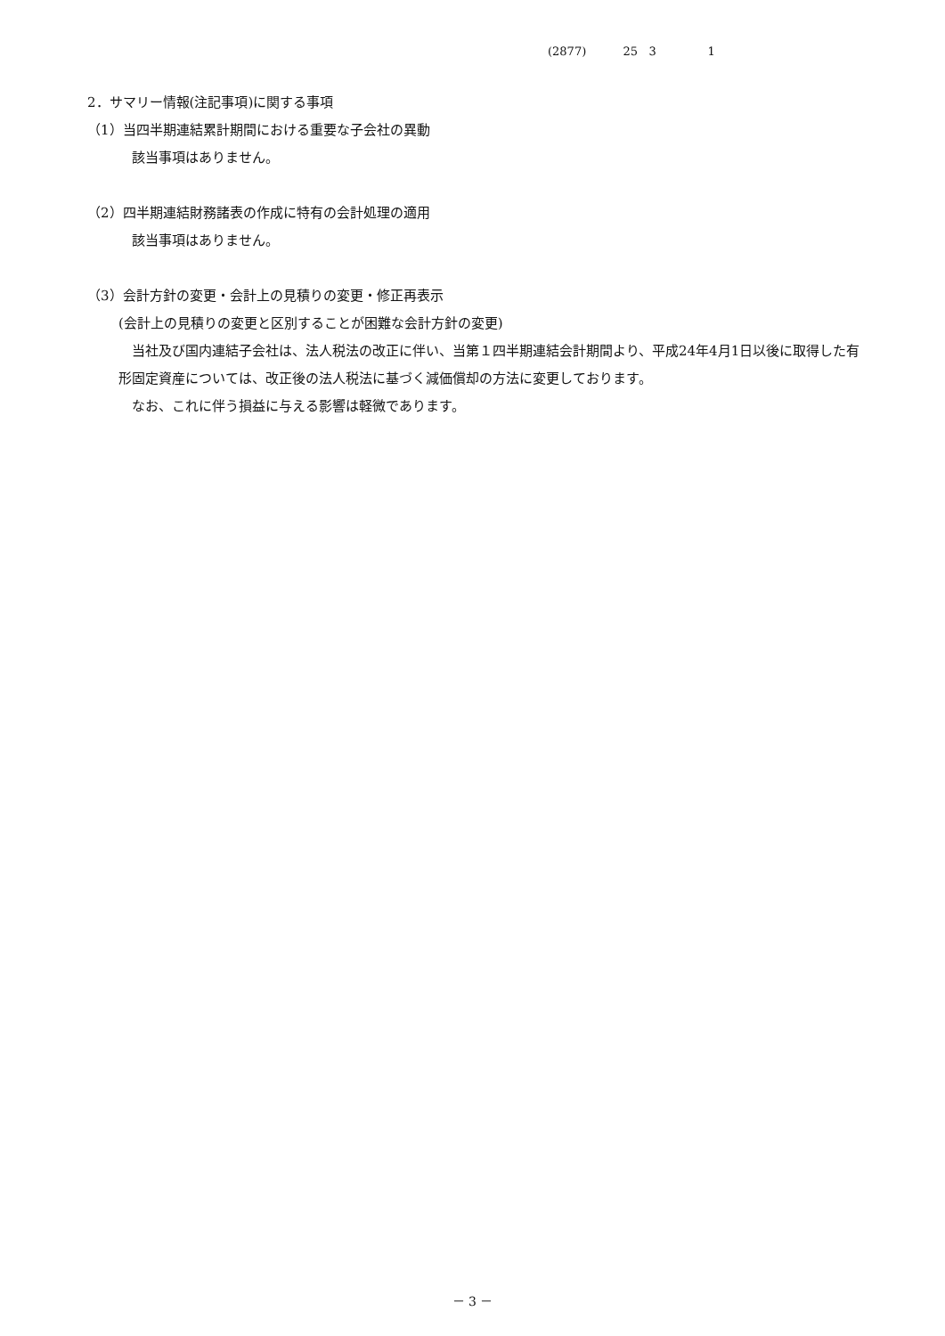(2877) 25 3 1
2．サマリー情報(注記事項)に関する事項
（1）当四半期連結累計期間における重要な子会社の異動
該当事項はありません。
（2）四半期連結財務諸表の作成に特有の会計処理の適用
該当事項はありません。
（3）会計方針の変更・会計上の見積りの変更・修正再表示
(会計上の見積りの変更と区別することが困難な会計方針の変更)
　当社及び国内連結子会社は、法人税法の改正に伴い、当第１四半期連結会計期間より、平成24年4月1日以後に取得した有形固定資産については、改正後の法人税法に基づく減価償却の方法に変更しております。
　なお、これに伴う損益に与える影響は軽微であります。
－ 3 －